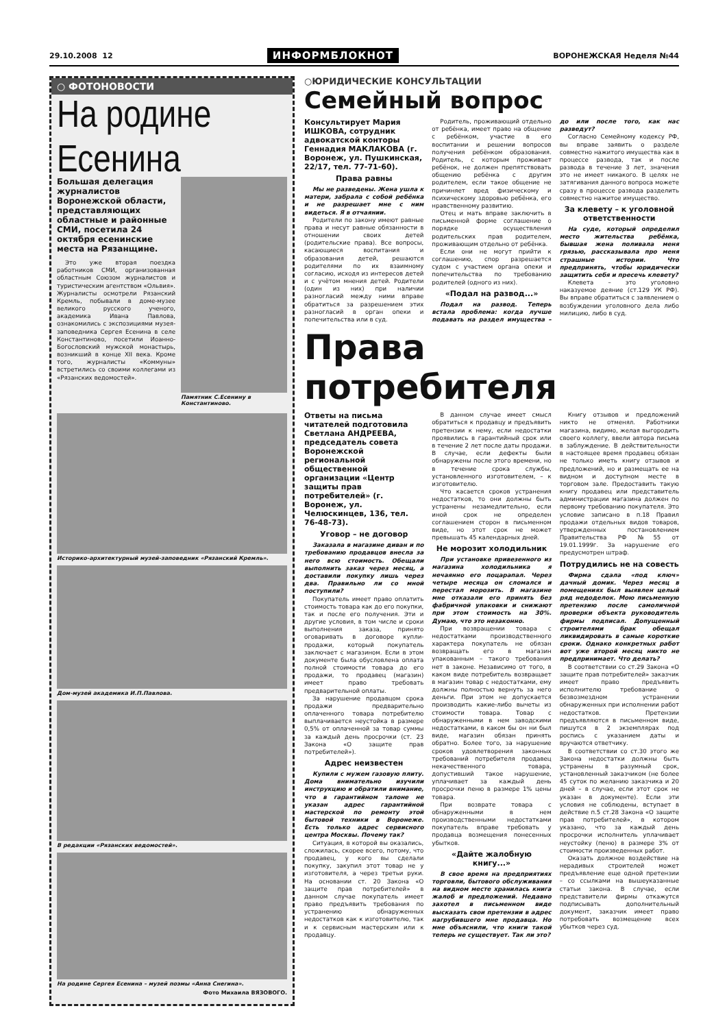29.10.2008 12 ИНФОРМБЛОКНОТ ВОРОНЕЖСКАЯ Неделя №44
○ ФОТОНОВОСТИ
На родине Есенина
Большая делегация журналистов Воронежской области, представляющих областные и районные СМИ, посетила 24 октября есенинские места на Рязанщине.
Это уже вторая поездка работников СМИ, организованная областным Союзом журналистов и туристическим агентством «Ольвия». Журналисты осмотрели Рязанский Кремль, побывали в доме-музее великого русского ученого, академика Ивана Павлова, ознакомились с экспозициями музея-заповедника Сергея Есенина в селе Константиново, посетили Иоанно-Богословский мужской монастырь, возникший в конце XII века. Кроме того, журналисты «Коммуны» встретились со своими коллегами из «Рязанских ведомостей».
Памятник С.Есенину в Константиново.
Историко-архитектурный музей-заповедник «Рязанский Кремль».
Дом-музей академика И.П.Павлова.
В редакции «Рязанских ведомостей».
На родине Сергея Есенина – музей поэмы «Анна Снегина».
Фото Михаила ВЯЗОВОГО.
○ЮРИДИЧЕСКИЕ КОНСУЛЬТАЦИИ
Семейный вопрос
Консультирует Мария ИШКОВА, сотрудник адвокатской конторы Геннадия МАКЛАКОВА (г. Воронеж, ул. Пушкинская, 22/17, тел. 77-71-60).
Права равны
Мы не разведены. Жена ушла к матери, забрала с собой ребёнка и не разрешает мне с ним видеться. Я в отчаянии.
Родители по закону имеют равные права и несут равные обязанности в отношении своих детей (родительские права). Все вопросы, касающиеся воспитания и образования детей, решаются родителями по их взаимному согласию, исходя из интересов детей и с учётом мнения детей. Родители (один из них) при наличии разногласий между ними вправе обратиться за разрешением этих разногласий в орган опеки и попечительства или в суд.
Родитель, проживающий отдельно от ребёнка, имеет право на общение с ребёнком, участие в его воспитании и решении вопросов получения ребёнком образования. Родитель, с которым проживает ребёнок, не должен препятствовать общению ребёнка с другим родителем, если такое общение не причиняет вред физическому и психическому здоровью ребёнка, его нравственному развитию.
Отец и мать вправе заключить в письменной форме соглашение о порядке осуществления родительских прав родителем, проживающим отдельно от ребёнка.
Если они не могут прийти к соглашению, спор разрешается судом с участием органа опеки и попечительства по требованию родителей (одного из них).
«Подал на развод...»
Подал на развод. Теперь встала проблема: когда лучше подавать на раздел имущества – до или после того, как нас разведут?
Согласно Семейному кодексу РФ, вы вправе заявить о разделе совместно нажитого имущества как в процессе развода, так и после развода в течение 3 лет, значения это не имеет никакого. В целях не затягивания данного вопроса можете сразу в процессе развода разделить совместно нажитое имущество.
За клевету – к уголовной ответственности
На суде, который определил место жительства ребёнка, бывшая жена поливала меня грязью, рассказывала про меня страшные истории. Что предпринять, чтобы юридически защитить себя и пресечь клевету?
Клевета – это уголовно наказуемое деяние (ст.129 УК РФ). Вы вправе обратиться с заявлением о возбуждении уголовного дела либо милицию, либо в суд.
Права потребителя
Ответы на письма читателей подготовила Светлана АНДРЕЕВА, председатель совета Воронежской региональной общественной организации «Центр защиты прав потребителей» (г. Воронеж, ул. Челюскинцев, 136, тел. 76-48-73).
Уговор – не договор
Заказала в магазине диван и по требованию продавцов внесла за него всю стоимость. Обещали выполнить заказ через месяц, а доставили покупку лишь через два. Правильно ли со мной поступили?
Покупатель имеет право оплатить стоимость товара как до его покупки, так и после его получения. Эти и другие условия, в том числе и сроки выполнения заказа, принято оговаривать в договоре купли-продажи, который покупатель заключает с магазином. Если в этом документе была обусловлена оплата полной стоимости товара до его продажи, то продавец (магазин) имеет право требовать предварительной оплаты.
За нарушение продавцом срока продажи предварительно оплаченного товара потребителю выплачивается неустойка в размере 0,5% от оплаченной за товар суммы за каждый день просрочки (ст. 23 Закона «О защите прав потребителей»).
Адрес неизвестен
Купили с мужем газовую плиту. Дома внимательно изучили инструкцию и обратили внимание, что в гарантийном талоне не указан адрес гарантийной мастерской по ремонту этой бытовой техники в Воронеже. Есть только адрес сервисного центра Москвы. Почему так?
Ситуация, в которой вы оказались, сложилась, скорее всего, потому, что продавец, у кого вы сделали покупку, закупил этот товар не у изготовителя, а через третьи руки. На основании ст. 20 Закона «О защите прав потребителей» в данном случае покупатель имеет право предъявить требования по устранению обнаруженных недостатков как к изготовителю, так и к сервисным мастерским или к продавцу.
В данном случае имеет смысл обратиться к продавцу и предъявить претензии к нему, если недостатки проявились в гарантийный срок или в течение 2 лет после даты продажи. В случае, если дефекты были обнаружены после этого времени, но в течение срока службы, установленного изготовителем, – к изготовителю.
Что касается сроков устранения недостатков, то они должны быть устранены незамедлительно, если иной срок не определен соглашением сторон в письменном виде, но этот срок не может превышать 45 календарных дней.
Не морозит холодильник
При установке привезенного из магазина холодильника я нечаянно его поцарапал. Через четыре месяца он сломался и перестал морозить. В магазине мне отказали его принять без фабричной упаковки и снижают при этом стоимость на 30%. Думаю, что это незаконно.
При возвращении товара с недостатками производственного характера покупатель не обязан возвращать его в магазин упакованным – такого требования нет в законе. Независимо от того, в каком виде потребитель возвращает в магазин товар с недостатками, ему должны полностью вернуть за него деньги. При этом не допускается производить какие-либо вычеты из стоимости товара. Товар с обнаруженными в нем заводскими недостатками, в каком бы он ни был виде, магазин обязан принять обратно. Более того, за нарушение сроков удовлетворения законных требований потребителя продавец некачественного товара, допустивший такое нарушение, уплачивает за каждый день просрочки пеню в размере 1% цены товара.
При возврате товара с обнаруженными в нем производственными недостатками покупатель вправе требовать у продавца возмещения понесенных убытков.
«Дайте жалобную книгу...»
В свое время на предприятиях торговли, бытового обслуживания на видном месте хранилась книга жалоб и предложений. Недавно захотел в письменном виде высказать свои претензии в адрес нагрубившего мне продавца. Но мне объяснили, что книги такой теперь не существует. Так ли это?
Книгу отзывов и предложений никто не отменял. Работники магазина, видимо, желая выгородить своего коллегу, ввели автора письма в заблуждение. В действительности в настоящее время продавец обязан не только иметь книгу отзывов и предложений, но и размещать ее на видном и доступном месте в торговом зале. Предоставить такую книгу продавец или представитель администрации магазина должен по первому требованию покупателя. Это условие записано в п.18 Правил продажи отдельных видов товаров, утвержденных постановлением Правительства РФ №55 от 19.01.1999г. За нарушение его предусмотрен штраф.
Потрудились не на совесть
Фирма сдала «под ключ» дачный домик. Через месяц в помещениях был выявлен целый ряд недоделок. Мою письменную претензию после самоличной проверки объекта руководитель фирмы подписал. Допущенный строителями брак обещал ликвидировать в самые короткие сроки. Однако конкретных работ вот уже второй месяц никто не предпринимает. Что делать?
В соответствии со ст.29 Закона «О защите прав потребителей» заказчик имеет право предъявить исполнителю требование о безвозмездном устранении обнаруженных при исполнении работ недостатков. Претензии предъявляются в письменном виде, пишутся в 2 экземплярах под роспись с указанием даты и вручаются ответчику.
В соответствии со ст.30 этого же Закона недостатки должны быть устранены в разумный срок, установленный заказчиком (не более 45 суток по желанию заказчика и 20 дней – в случае, если этот срок не указан в документе). Если эти условия не соблюдены, вступает в действие п.5 ст.28 Закона «О защите прав потребителей», в котором указано, что за каждый день просрочки исполнитель уплачивает неустойку (пеню) в размере 3% от стоимости произведенных работ.
Оказать должное воздействие на нерадивых строителей может предъявление еще одной претензии – со ссылками на вышеуказанные статьи закона. В случае, если представители фирмы откажутся подписывать дополнительный документ, заказчик имеет право потребовать возмещение всех убытков через суд.